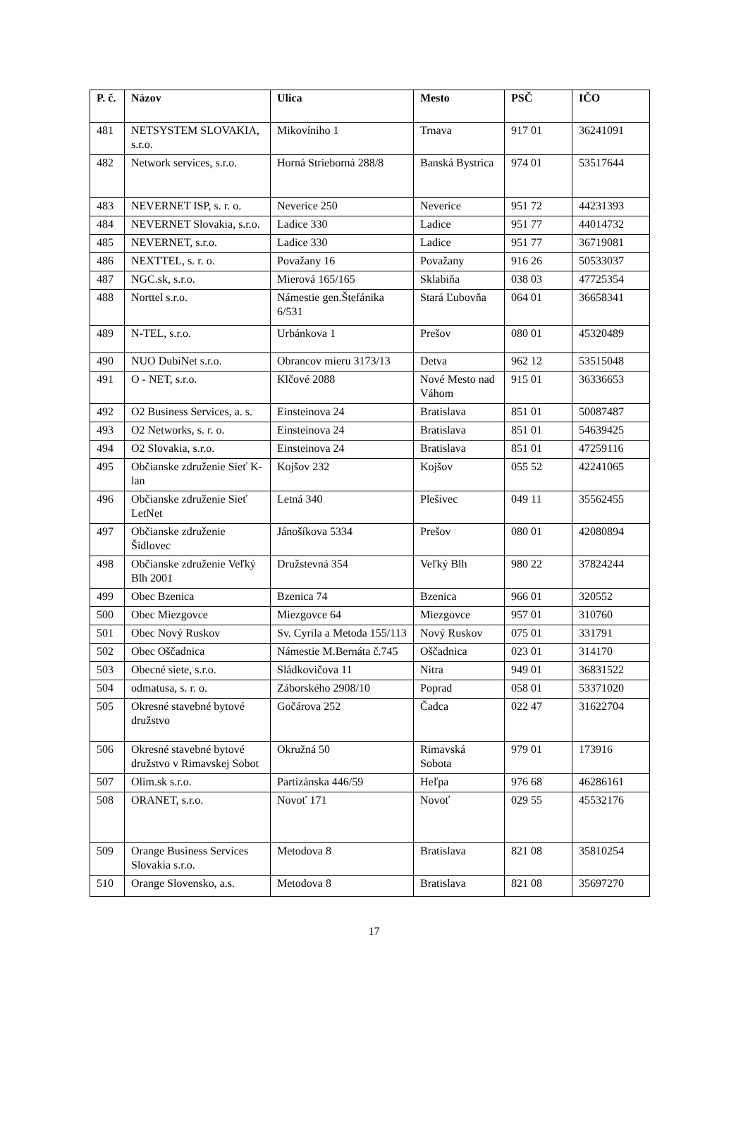| P. č. | Názov | Ulica | Mesto | PSČ | IČO |
| --- | --- | --- | --- | --- | --- |
| 481 | NETSYSTEM SLOVAKIA, s.r.o. | Mikovíniho 1 | Trnava | 917 01 | 36241091 |
| 482 | Network services, s.r.o. | Horná Strieborná 288/8 | Banská Bystrica | 974 01 | 53517644 |
| 483 | NEVERNET ISP, s. r. o. | Neverice 250 | Neverice | 951 72 | 44231393 |
| 484 | NEVERNET Slovakia, s.r.o. | Ladice 330 | Ladice | 951 77 | 44014732 |
| 485 | NEVERNET, s.r.o. | Ladice 330 | Ladice | 951 77 | 36719081 |
| 486 | NEXTTEL, s. r. o. | Považany 16 | Považany | 916 26 | 50533037 |
| 487 | NGC.sk, s.r.o. | Mierová 165/165 | Sklabiňa | 038 03 | 47725354 |
| 488 | Norttel s.r.o. | Námestie gen.Štefánika 6/531 | Stará Ľubovňa | 064 01 | 36658341 |
| 489 | N-TEL, s.r.o. | Urbánkova 1 | Prešov | 080 01 | 45320489 |
| 490 | NUO DubiNet s.r.o. | Obrancov mieru 3173/13 | Detva | 962 12 | 53515048 |
| 491 | O - NET, s.r.o. | Klčové 2088 | Nové Mesto nad Váhom | 915 01 | 36336653 |
| 492 | O2 Business Services, a. s. | Einsteinova 24 | Bratislava | 851 01 | 50087487 |
| 493 | O2 Networks, s. r. o. | Einsteinova 24 | Bratislava | 851 01 | 54639425 |
| 494 | O2 Slovakia, s.r.o. | Einsteinova 24 | Bratislava | 851 01 | 47259116 |
| 495 | Občianske združenie Sieť K-lan | Kojšov 232 | Kojšov | 055 52 | 42241065 |
| 496 | Občianske združenie Sieť LetNet | Letná 340 | Plešivec | 049 11 | 35562455 |
| 497 | Občianske združenie Šidlovec | Jánošíkova 5334 | Prešov | 080 01 | 42080894 |
| 498 | Občianske združenie Veľký Blh 2001 | Družstevná 354 | Veľký Blh | 980 22 | 37824244 |
| 499 | Obec Bzenica | Bzenica 74 | Bzenica | 966 01 | 320552 |
| 500 | Obec Miezgovce | Miezgovce 64 | Miezgovce | 957 01 | 310760 |
| 501 | Obec Nový Ruskov | Sv. Cyrila a Metoda 155/113 | Nový Ruskov | 075 01 | 331791 |
| 502 | Obec Oščadnica | Námestie M.Bernáta č.745 | Oščadnica | 023 01 | 314170 |
| 503 | Obecné siete, s.r.o. | Sládkovičova 11 | Nitra | 949 01 | 36831522 |
| 504 | odmatusa, s. r. o. | Záborského 2908/10 | Poprad | 058 01 | 53371020 |
| 505 | Okresné stavebné bytové družstvo | Gočárova 252 | Čadca | 022 47 | 31622704 |
| 506 | Okresné stavebné bytové družstvo v Rimavskej Sobot | Okružná 50 | Rimavská Sobota | 979 01 | 173916 |
| 507 | Olim.sk s.r.o. | Partizánska 446/59 | Heľpa | 976 68 | 46286161 |
| 508 | ORANET, s.r.o. | Novoť 171 | Novoť | 029 55 | 45532176 |
| 509 | Orange Business Services Slovakia s.r.o. | Metodova 8 | Bratislava | 821 08 | 35810254 |
| 510 | Orange Slovensko, a.s. | Metodova 8 | Bratislava | 821 08 | 35697270 |
17